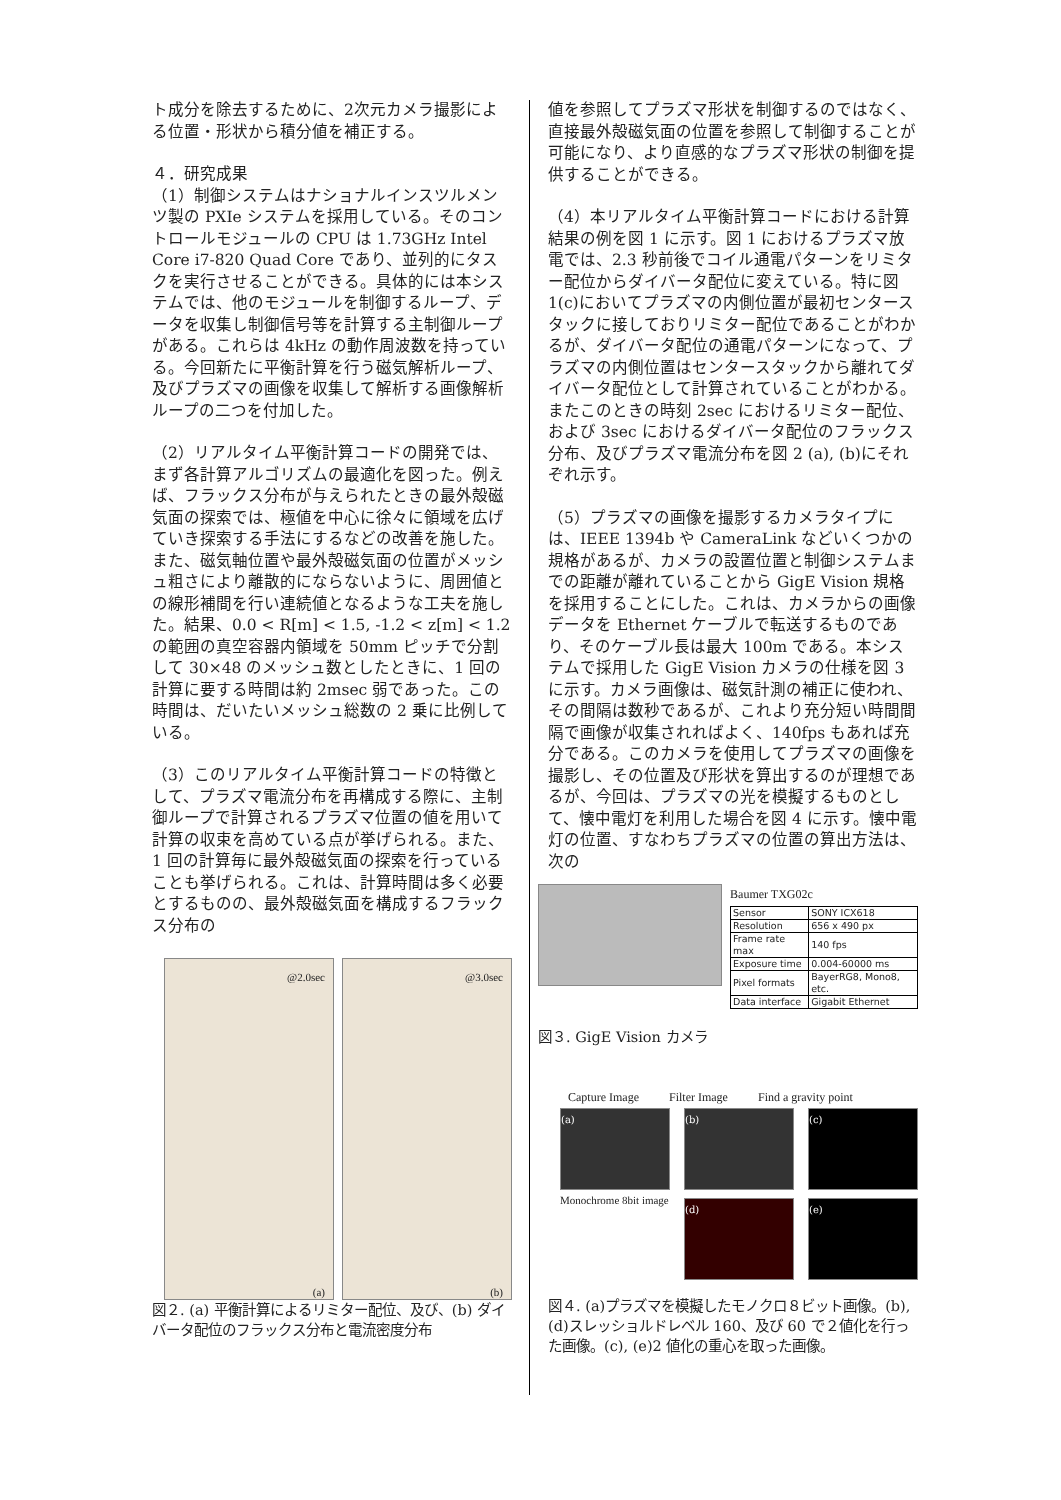ト成分を除去するために、2次元カメラ撮影による位置・形状から積分値を補正する。
４．研究成果
（1）制御システムはナショナルインスツルメンツ製の PXIe システムを採用している。そのコントロールモジュールの CPU は 1.73GHz Intel Core i7-820 Quad Core であり、並列的にタスクを実行させることができる。具体的には本システムでは、他のモジュールを制御するループ、データを収集し制御信号等を計算する主制御ループがある。これらは 4kHz の動作周波数を持っている。今回新たに平衡計算を行う磁気解析ループ、及びプラズマの画像を収集して解析する画像解析ループの二つを付加した。
（2）リアルタイム平衡計算コードの開発では、まず各計算アルゴリズムの最適化を図った。例えば、フラックス分布が与えられたときの最外殻磁気面の探索では、極値を中心に徐々に領域を広げていき探索する手法にするなどの改善を施した。また、磁気軸位置や最外殻磁気面の位置がメッシュ粗さにより離散的にならないように、周囲値との線形補間を行い連続値となるような工夫を施した。結果、0.0 < R[m] < 1.5, -1.2 < z[m] < 1.2 の範囲の真空容器内領域を 50mm ピッチで分割して 30×48 のメッシュ数としたときに、1 回の計算に要する時間は約 2msec 弱であった。この時間は、だいたいメッシュ総数の 2 乗に比例している。
（3）このリアルタイム平衡計算コードの特徴として、プラズマ電流分布を再構成する際に、主制御ループで計算されるプラズマ位置の値を用いて計算の収束を高めている点が挙げられる。また、1 回の計算毎に最外殻磁気面の探索を行っていることも挙げられる。これは、計算時間は多く必要とするものの、最外殻磁気面を構成するフラックス分布の
@2.0sec
(a)
@3.0sec
(b)
図２. (a) 平衡計算によるリミター配位、及び、(b) ダイバータ配位のフラックス分布と電流密度分布
値を参照してプラズマ形状を制御するのではなく、直接最外殻磁気面の位置を参照して制御することが可能になり、より直感的なプラズマ形状の制御を提供することができる。
（4）本リアルタイム平衡計算コードにおける計算結果の例を図 1 に示す。図 1 におけるプラズマ放電では、2.3 秒前後でコイル通電パターンをリミター配位からダイバータ配位に変えている。特に図 1(c)においてプラズマの内側位置が最初センタースタックに接しておりリミター配位であることがわかるが、ダイバータ配位の通電パターンになって、プラズマの内側位置はセンタースタックから離れてダイバータ配位として計算されていることがわかる。またこのときの時刻 2sec におけるリミター配位、および 3sec におけるダイバータ配位のフラックス分布、及びプラズマ電流分布を図 2 (a), (b)にそれぞれ示す。
（5）プラズマの画像を撮影するカメラタイプには、IEEE 1394b や CameraLink などいくつかの規格があるが、カメラの設置位置と制御システムまでの距離が離れていることから GigE Vision 規格を採用することにした。これは、カメラからの画像データを Ethernet ケーブルで転送するものであり、そのケーブル長は最大 100m である。本システムで採用した GigE Vision カメラの仕様を図 3 に示す。カメラ画像は、磁気計測の補正に使われ、その間隔は数秒であるが、これより充分短い時間間隔で画像が収集されればよく、140fps もあれば充分である。このカメラを使用してプラズマの画像を撮影し、その位置及び形状を算出するのが理想であるが、今回は、プラズマの光を模擬するものとして、懐中電灯を利用した場合を図 4 に示す。懐中電灯の位置、すなわちプラズマの位置の算出方法は、次の
Baumer TXG02c
| Sensor | SONY ICX618 |
| Resolution | 656 x 490 px |
| Frame rate max | 140 fps |
| Exposure time | 0.004-60000 ms |
| Pixel formats | BayerRG8, Mono8, etc. |
| Data interface | Gigabit Ethernet |
図３. GigE Vision カメラ
Capture Image Filter Image Find a gravity point
(a)
Monochrome 8bit image
(b)
(d)
(c)
(e)
図４. (a)プラズマを模擬したモノクロ８ビット画像。(b), (d)スレッショルドレベル 160、及び 60 で２値化を行った画像。(c), (e)2 値化の重心を取った画像。